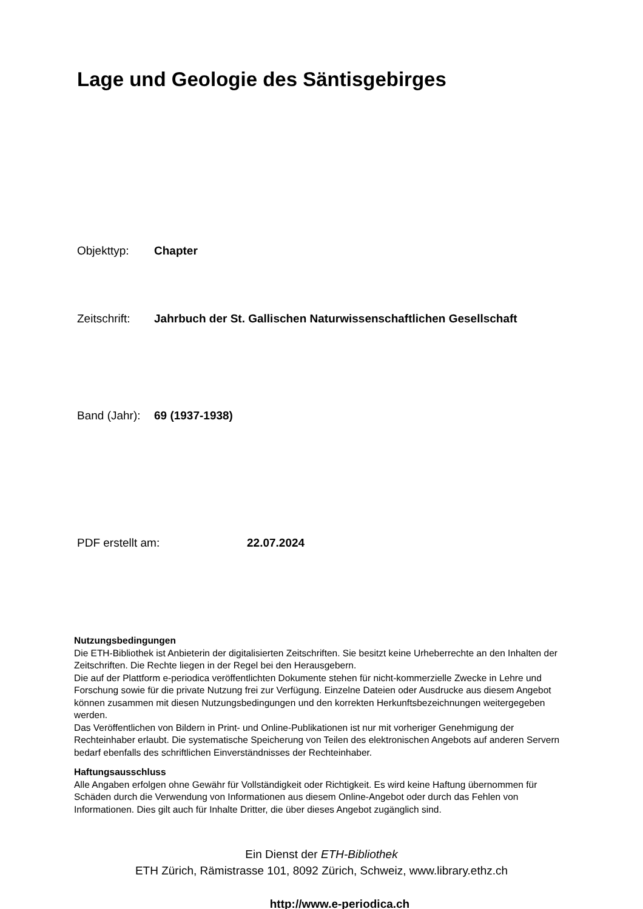Lage und Geologie des Säntisgebirges
Objekttyp: Chapter
Zeitschrift: Jahrbuch der St. Gallischen Naturwissenschaftlichen Gesellschaft
Band (Jahr): 69 (1937-1938)
PDF erstellt am: 22.07.2024
Nutzungsbedingungen
Die ETH-Bibliothek ist Anbieterin der digitalisierten Zeitschriften. Sie besitzt keine Urheberrechte an den Inhalten der Zeitschriften. Die Rechte liegen in der Regel bei den Herausgebern.
Die auf der Plattform e-periodica veröffentlichten Dokumente stehen für nicht-kommerzielle Zwecke in Lehre und Forschung sowie für die private Nutzung frei zur Verfügung. Einzelne Dateien oder Ausdrucke aus diesem Angebot können zusammen mit diesen Nutzungsbedingungen und den korrekten Herkunftsbezeichnungen weitergegeben werden.
Das Veröffentlichen von Bildern in Print- und Online-Publikationen ist nur mit vorheriger Genehmigung der Rechteinhaber erlaubt. Die systematische Speicherung von Teilen des elektronischen Angebots auf anderen Servern bedarf ebenfalls des schriftlichen Einverständnisses der Rechteinhaber.
Haftungsausschluss
Alle Angaben erfolgen ohne Gewähr für Vollständigkeit oder Richtigkeit. Es wird keine Haftung übernommen für Schäden durch die Verwendung von Informationen aus diesem Online-Angebot oder durch das Fehlen von Informationen. Dies gilt auch für Inhalte Dritter, die über dieses Angebot zugänglich sind.
Ein Dienst der ETH-Bibliothek
ETH Zürich, Rämistrasse 101, 8092 Zürich, Schweiz, www.library.ethz.ch
http://www.e-periodica.ch